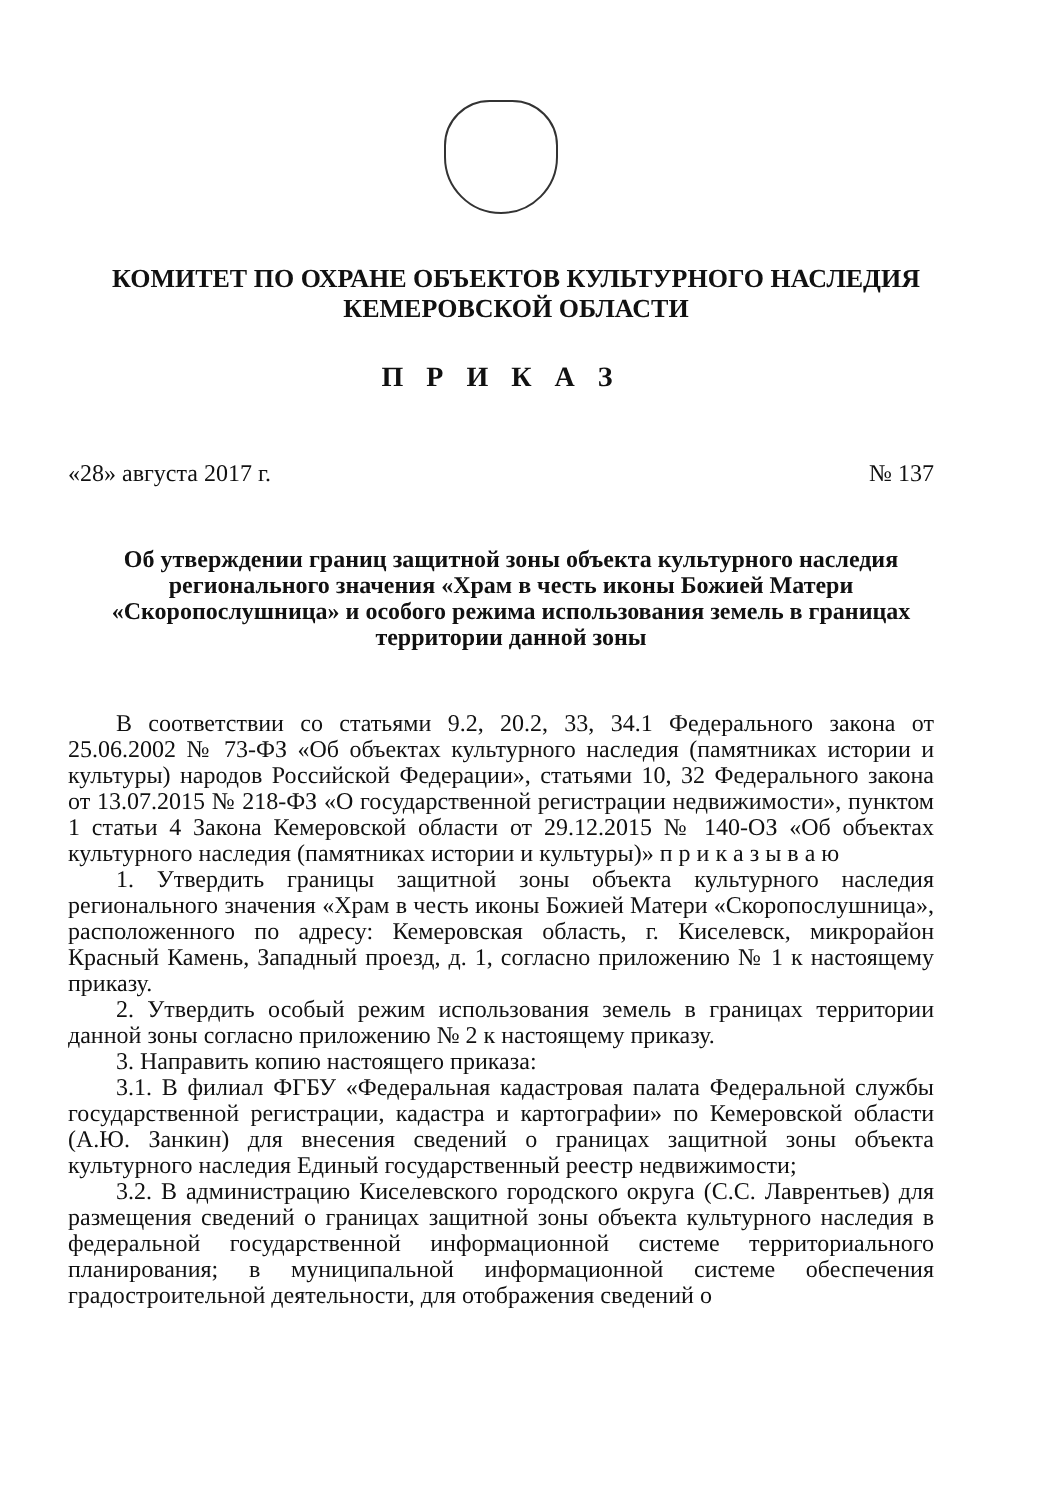КОМИТЕТ ПО ОХРАНЕ ОБЪЕКТОВ КУЛЬТУРНОГО НАСЛЕДИЯ
КЕМЕРОВСКОЙ ОБЛАСТИ
П Р И К А З
«28» августа 2017 г. № 137
Об утверждении границ защитной зоны объекта культурного наследия регионального значения «Храм в честь иконы Божией Матери «Скоропослушница» и особого режима использования земель в границах территории данной зоны
В соответствии со статьями 9.2, 20.2, 33, 34.1 Федерального закона от 25.06.2002 № 73-ФЗ «Об объектах культурного наследия (памятниках истории и культуры) народов Российской Федерации», статьями 10, 32 Федерального закона от 13.07.2015 № 218-ФЗ «О государственной регистрации недвижимости», пунктом 1 статьи 4 Закона Кемеровской области от 29.12.2015 № 140-ОЗ «Об объектах культурного наследия (памятниках истории и культуры)» п р и к а з ы в а ю
1. Утвердить границы защитной зоны объекта культурного наследия регионального значения «Храм в честь иконы Божией Матери «Скоропослушница», расположенного по адресу: Кемеровская область, г. Киселевск, микрорайон Красный Камень, Западный проезд, д. 1, согласно приложению № 1 к настоящему приказу.
2. Утвердить особый режим использования земель в границах территории данной зоны согласно приложению № 2 к настоящему приказу.
3. Направить копию настоящего приказа:
3.1. В филиал ФГБУ «Федеральная кадастровая палата Федеральной службы государственной регистрации, кадастра и картографии» по Кемеровской области (А.Ю. Занкин) для внесения сведений о границах защитной зоны объекта культурного наследия Единый государственный реестр недвижимости;
3.2. В администрацию Киселевского городского округа (С.С. Лаврентьев) для размещения сведений о границах защитной зоны объекта культурного наследия в федеральной государственной информационной системе территориального планирования; в муниципальной информационной системе обеспечения градостроительной деятельности, для отображения сведений о